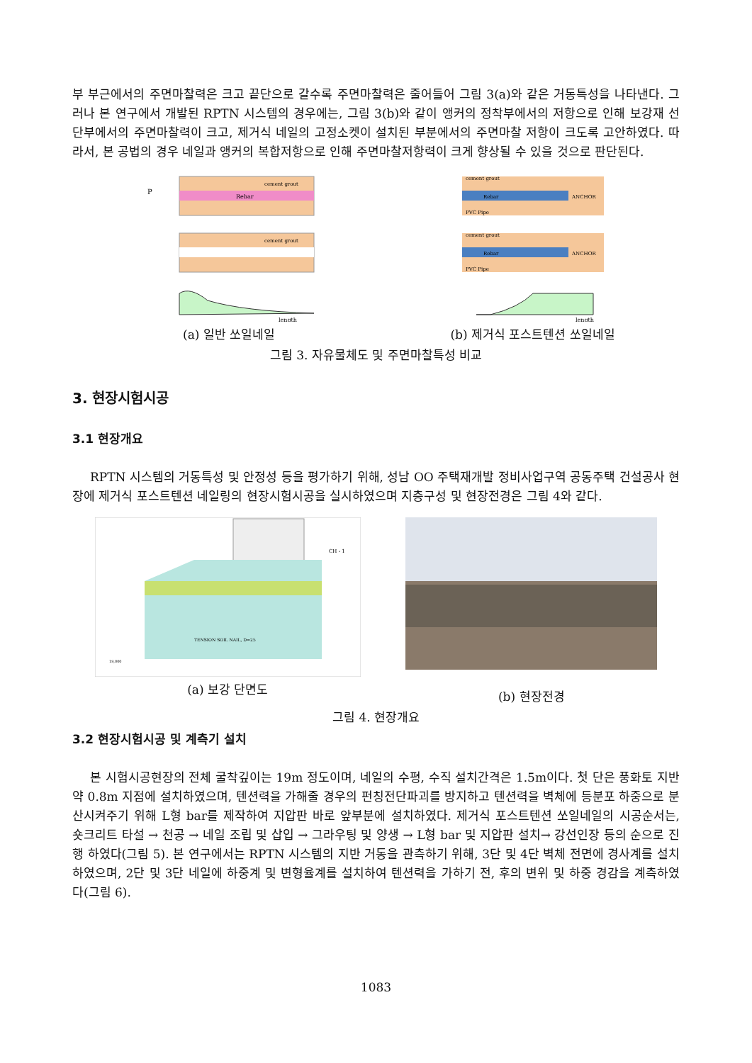부 부근에서의 주면마찰력은 크고 끝단으로 갈수록 주면마찰력은 줄어들어 그림 3(a)와 같은 거동특성을 나타낸다. 그러나 본 연구에서 개발된 RPTN 시스템의 경우에는, 그림 3(b)와 같이 앵커의 정착부에서의 저항으로 인해 보강재 선단부에서의 주면마찰력이 크고, 제거식 네일의 고정소켓이 설치된 부분에서의 주면마찰 저항이 크도록 고안하였다. 따라서, 본 공법의 경우 네일과 앵커의 복합저항으로 인해 주면마찰저항력이 크게 향상될 수 있을 것으로 판단된다.
P
Rebar
cement grout
cement grout
length
(a) 일반 쏘일네일
cement grout
Rebar
PVC Pipe
ANCHOR
cement grout
Rebar
PVC Pipe
ANCHOR
length
(b) 제거식 포스트텐션 쏘일네일
그림 3. 자유물체도 및 주면마찰특성 비교
3. 현장시험시공
3.1 현장개요
RPTN 시스템의 거동특성 및 안정성 등을 평가하기 위해, 성남 OO 주택재개발 정비사업구역 공동주택 건설공사 현장에 제거식 포스트텐션 네일링의 현장시험시공을 실시하였으며 지층구성 및 현장전경은 그림 4와 같다.
TENSION SOIL NAIL, D=25
CH - 1
19,000
(a) 보강 단면도
(b) 현장전경
그림 4. 현장개요
3.2 현장시험시공 및 계측기 설치
본 시험시공현장의 전체 굴착깊이는 19m 정도이며, 네일의 수평, 수직 설치간격은 1.5m이다. 첫 단은 풍화토 지반 약 0.8m 지점에 설치하였으며, 텐션력을 가해줄 경우의 펀칭전단파괴를 방지하고 텐션력을 벽체에 등분포 하중으로 분산시켜주기 위해 L형 bar를 제작하여 지압판 바로 앞부분에 설치하였다. 제거식 포스트텐션 쏘일네일의 시공순서는, 숏크리트 타설 → 천공 → 네일 조립 및 삽입 → 그라우팅 및 양생 → L형 bar 및 지압판 설치→ 강선인장 등의 순으로 진행 하였다(그림 5). 본 연구에서는 RPTN 시스템의 지반 거동을 관측하기 위해, 3단 및 4단 벽체 전면에 경사계를 설치하였으며, 2단 및 3단 네일에 하중계 및 변형율계를 설치하여 텐션력을 가하기 전, 후의 변위 및 하중 경감을 계측하였다(그림 6).
1083